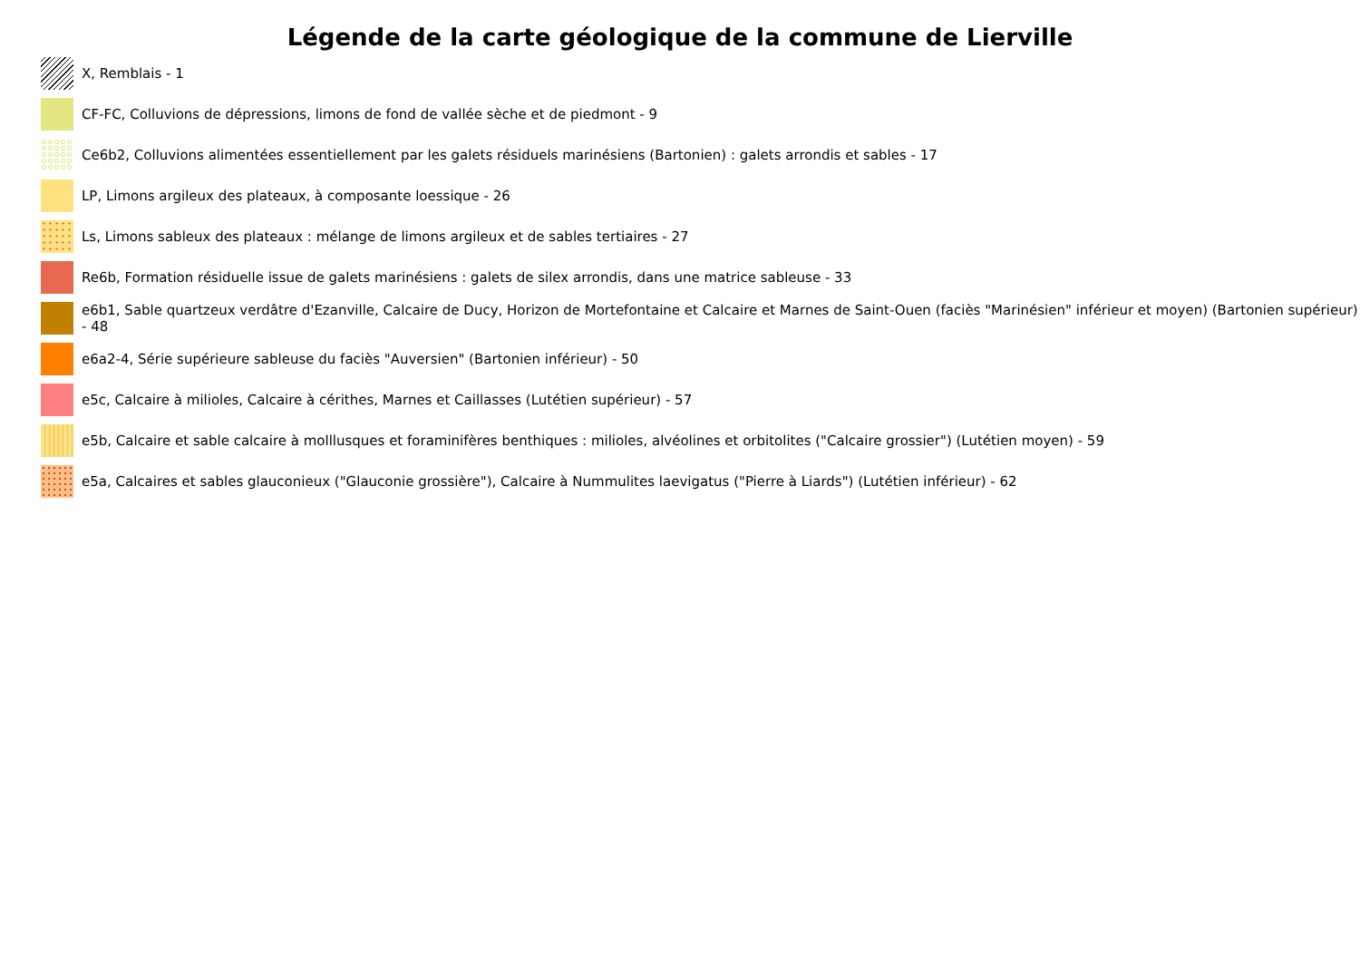Légende de la carte géologique de la commune de Lierville
X, Remblais - 1
CF-FC, Colluvions de dépressions, limons de fond de vallée sèche et de piedmont - 9
Ce6b2, Colluvions alimentées essentiellement par les galets résiduels marinésiens (Bartonien) : galets arrondis et sables - 17
LP, Limons argileux des plateaux, à composante loessique - 26
Ls, Limons sableux des plateaux : mélange de limons argileux et de sables tertiaires - 27
Re6b, Formation résiduelle issue de galets marinésiens : galets de silex arrondis, dans une matrice sableuse - 33
e6b1, Sable quartzeux verdâtre d'Ezanville, Calcaire de Ducy, Horizon de Mortefontaine et Calcaire et Marnes de Saint-Ouen (faciès "Marinésien" inférieur et moyen) (Bartonien supérieur) - 48
e6a2-4, Série supérieure sableuse du faciès "Auversien" (Bartonien inférieur) - 50
e5c, Calcaire à milioles, Calcaire à cérithes, Marnes et Caillasses (Lutétien supérieur) - 57
e5b, Calcaire et sable calcaire à molllusques et foraminifères benthiques : milioles, alvéolines et orbitolites ("Calcaire grossier") (Lutétien moyen) - 59
e5a, Calcaires et sables glauconieux ("Glauconie grossière"), Calcaire à Nummulites laevigatus ("Pierre à Liards") (Lutétien inférieur) - 62